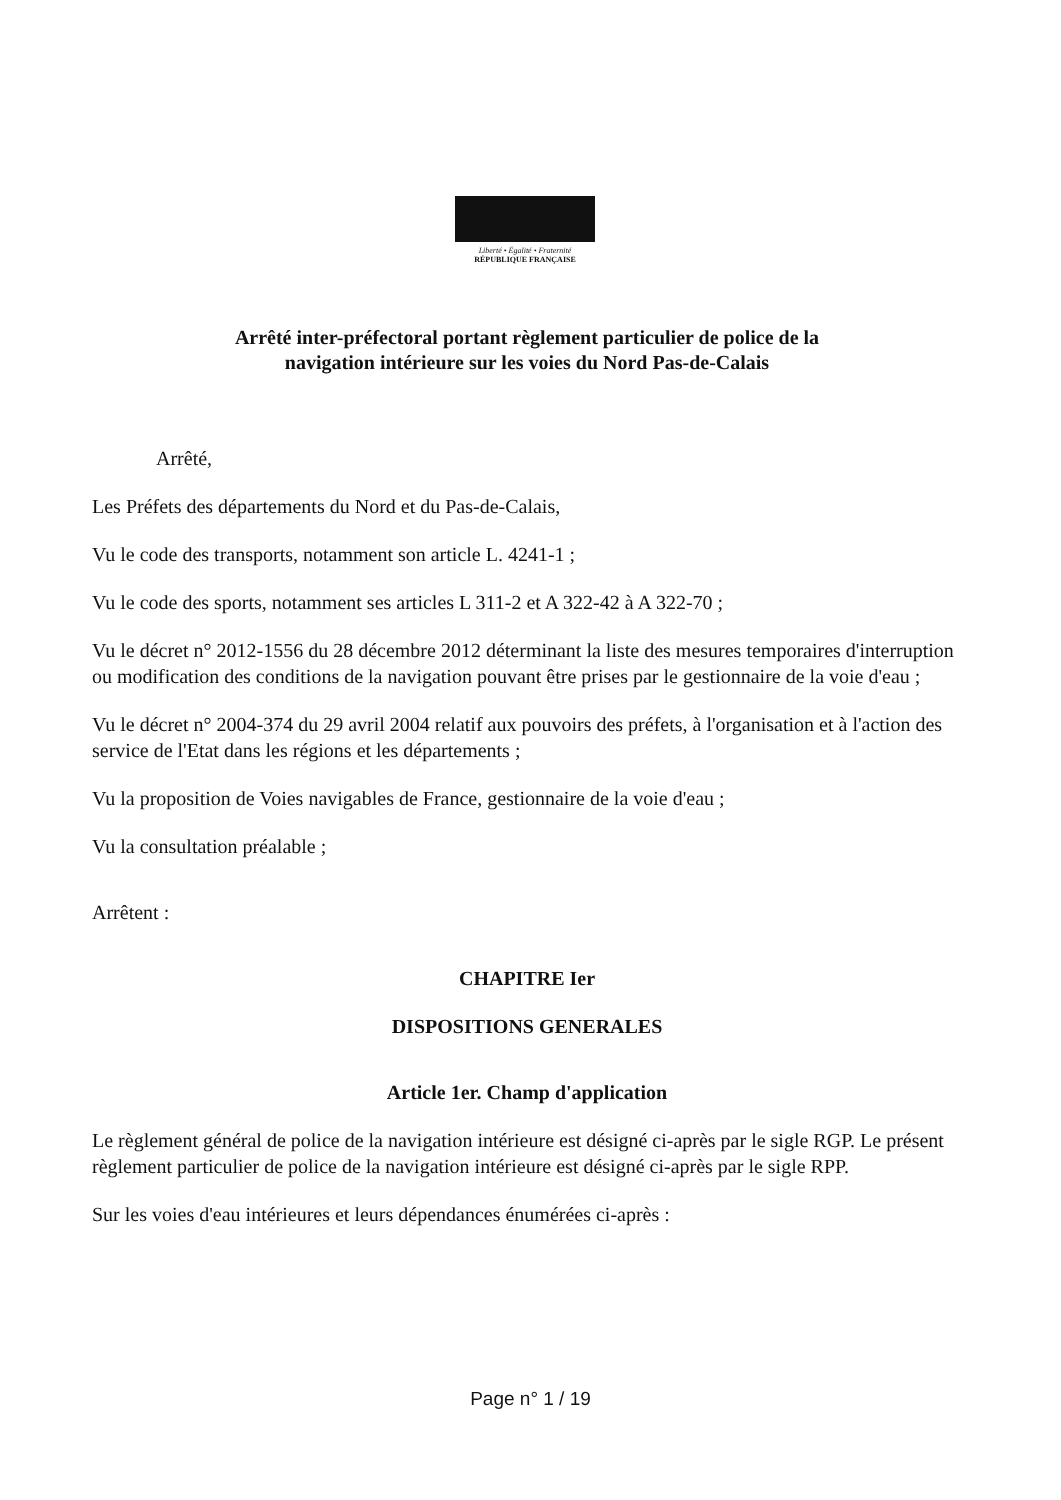Liberté • Égalité • Fraternité
RÉPUBLIQUE FRANÇAISE
Arrêté inter-préfectoral portant règlement particulier de police de la
navigation intérieure sur les voies du Nord Pas-de-Calais
Arrêté,
Les Préfets des départements du Nord et du Pas-de-Calais,
Vu le code des transports, notamment son article L. 4241-1 ;
Vu le code des sports, notamment ses articles L 311-2 et A 322-42 à A 322-70 ;
Vu le décret n° 2012-1556 du 28 décembre 2012 déterminant la liste des mesures temporaires d'interruption ou modification des conditions de la navigation pouvant être prises par le gestionnaire de la voie d'eau ;
Vu le décret n° 2004-374 du 29 avril 2004 relatif aux pouvoirs des préfets, à l'organisation et à l'action des service de l'Etat dans les régions et les départements ;
Vu la proposition de Voies navigables de France, gestionnaire de la voie d'eau ;
Vu la consultation préalable ;
Arrêtent :
CHAPITRE Ier
DISPOSITIONS GENERALES
Article 1er. Champ d'application
Le règlement général de police de la navigation intérieure est désigné ci-après par le sigle RGP. Le présent règlement particulier de police de la navigation intérieure est désigné ci-après par le sigle RPP.
Sur les voies d'eau intérieures et leurs dépendances énumérées ci-après :
Page n° 1 / 19